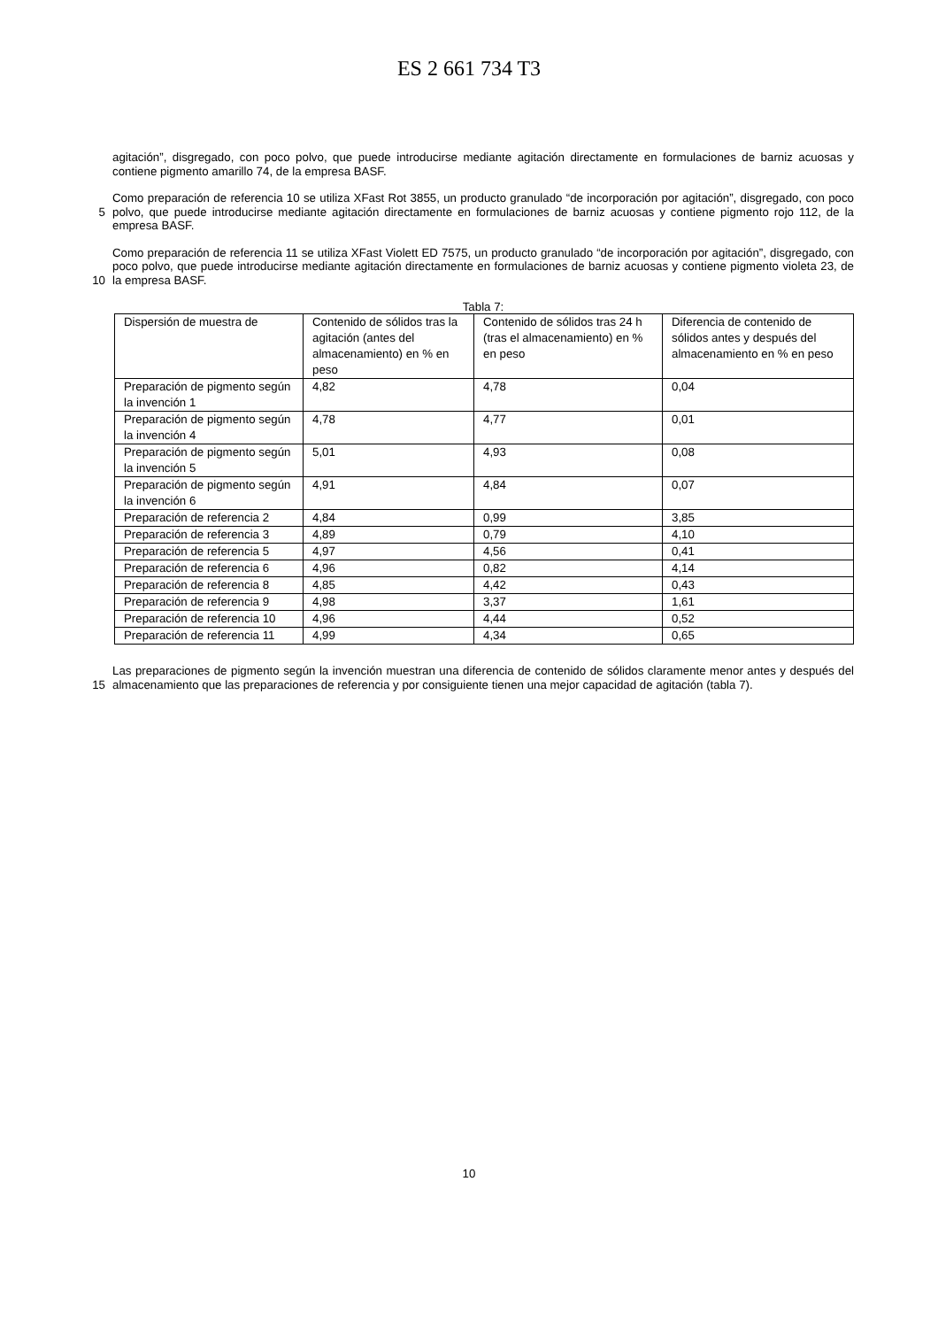ES 2 661 734 T3
agitación”, disgregado, con poco polvo, que puede introducirse mediante agitación directamente en formulaciones de barniz acuosas y contiene pigmento amarillo 74, de la empresa BASF.
5 Como preparación de referencia 10 se utiliza XFast Rot 3855, un producto granulado “de incorporación por agitación”, disgregado, con poco polvo, que puede introducirse mediante agitación directamente en formulaciones de barniz acuosas y contiene pigmento rojo 112, de la empresa BASF.
10 Como preparación de referencia 11 se utiliza XFast Violett ED 7575, un producto granulado “de incorporación por agitación”, disgregado, con poco polvo, que puede introducirse mediante agitación directamente en formulaciones de barniz acuosas y contiene pigmento violeta 23, de la empresa BASF.
Tabla 7:
| Dispersión de muestra de | Contenido de sólidos tras la agitación (antes del almacenamiento) en % en peso | Contenido de sólidos tras 24 h (tras el almacenamiento) en % en peso | Diferencia de contenido de sólidos antes y después del almacenamiento en % en peso |
| Preparación de pigmento según la invención 1 | 4,82 | 4,78 | 0,04 |
| Preparación de pigmento según la invención 4 | 4,78 | 4,77 | 0,01 |
| Preparación de pigmento según la invención 5 | 5,01 | 4,93 | 0,08 |
| Preparación de pigmento según la invención 6 | 4,91 | 4,84 | 0,07 |
| Preparación de referencia 2 | 4,84 | 0,99 | 3,85 |
| Preparación de referencia 3 | 4,89 | 0,79 | 4,10 |
| Preparación de referencia 5 | 4,97 | 4,56 | 0,41 |
| Preparación de referencia 6 | 4,96 | 0,82 | 4,14 |
| Preparación de referencia 8 | 4,85 | 4,42 | 0,43 |
| Preparación de referencia 9 | 4,98 | 3,37 | 1,61 |
| Preparación de referencia 10 | 4,96 | 4,44 | 0,52 |
| Preparación de referencia 11 | 4,99 | 4,34 | 0,65 |
15 Las preparaciones de pigmento según la invención muestran una diferencia de contenido de sólidos claramente menor antes y después del almacenamiento que las preparaciones de referencia y por consiguiente tienen una mejor capacidad de agitación (tabla 7).
10